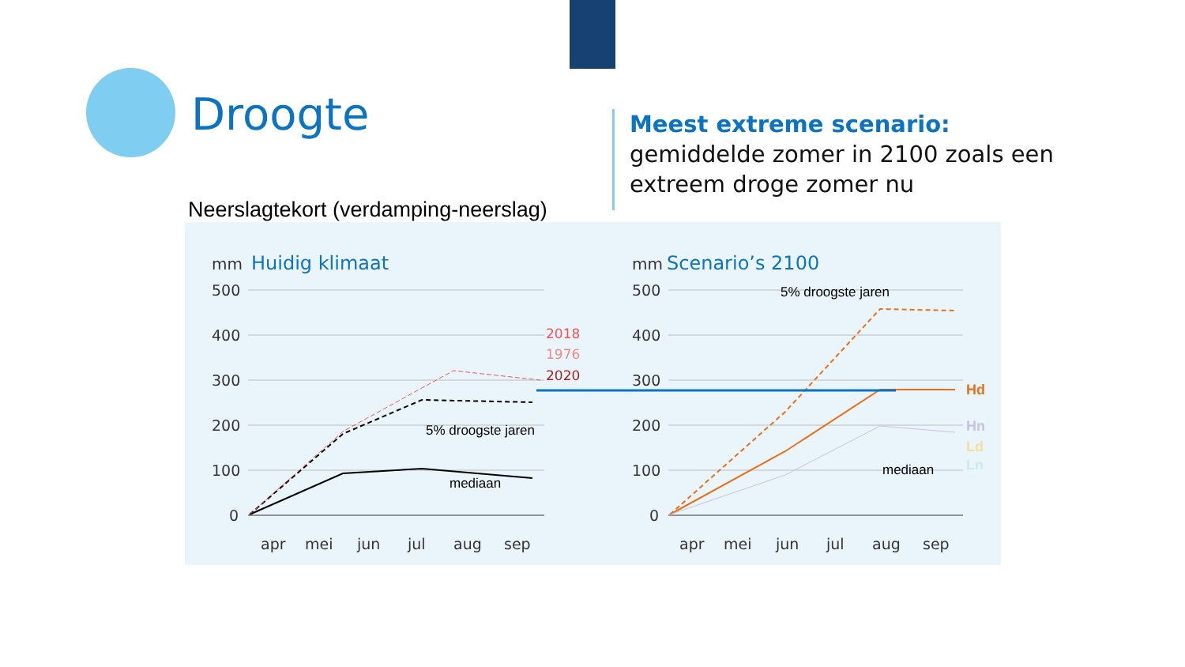Droogte
Meest extreme scenario:
gemiddelde zomer in 2100 zoals een
extreem droge zomer nu
Neerslagtekort (verdamping-neerslag)
mm
Huidig klimaat
mm
Scenario’s 2100
500
400
300
200
100
0
500
400
300
200
100
0
apr
mei
jun
jul
aug
sep
apr
mei
jun
jul
aug
sep
5% droogste jaren
mediaan
5% droogste jaren
mediaan
2018
1976
2020
Hd
Hn
Ld
Ln